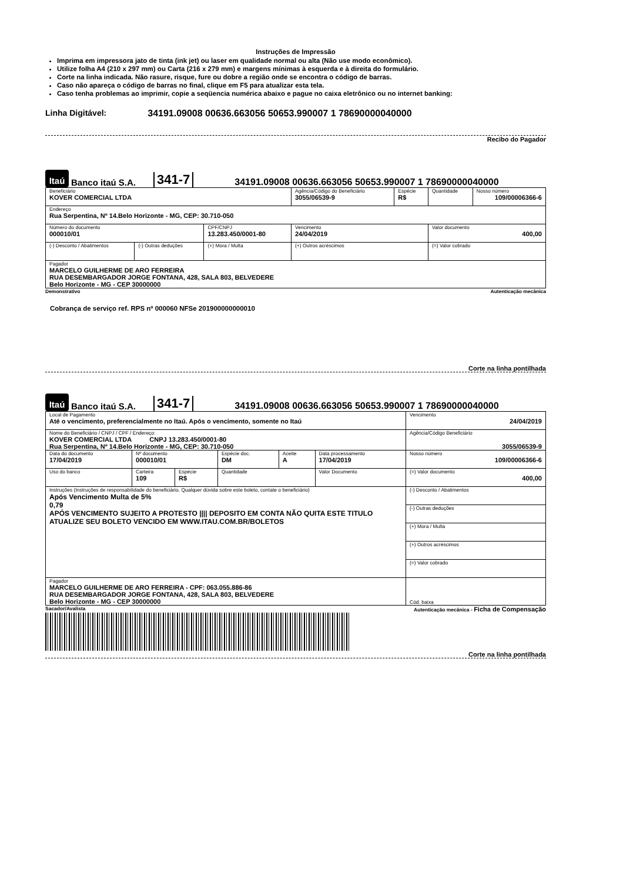Instruções de Impressão
Imprima em impressora jato de tinta (ink jet) ou laser em qualidade normal ou alta (Não use modo econômico).
Utilize folha A4 (210 x 297 mm) ou Carta (216 x 279 mm) e margens mínimas à esquerda e à direita do formulário.
Corte na linha indicada. Não rasure, risque, fure ou dobre a região onde se encontra o código de barras.
Caso não apareça o código de barras no final, clique em F5 para atualizar esta tela.
Caso tenha problemas ao imprimir, copie a seqüencia numérica abaixo e pague no caixa eletrônico ou no internet banking:
Linha Digitável: 34191.09008 00636.663056 50653.990007 1 78690000040000
Recibo do Pagador
Itaú
Banco itaú S.A.
341-7
34191.09008 00636.663056 50653.990007 1 78690000040000
| Beneficiário KOVER COMERCIAL LTDA | | | Agência/Código do Beneficiário 3055/06539-9 | Espécie R$ | Quantidade | Nosso número 109/00006366-6 |
| Endereço Rua Serpentina, Nº 14.Belo Horizonte - MG, CEP: 30.710-050 | | | | | | |
| Número do documento 000010/01 | | CPF/CNPJ 13.283.450/0001-80 | Vencimento 24/04/2019 | | Valor documento 400,00 | |
| (-) Desconto / Abatimentos | (-) Outras deduções | (+) Mora / Multa | (+) Outros acréscimos | | (=) Valor cobrado | |
| Pagador MARCELO GUILHERME DE ARO FERREIRA RUA DESEMBARGADOR JORGE FONTANA, 428, SALA 803, BELVEDERE Belo Horizonte - MG - CEP 30000000 | | | | | | |
Demonstrativo Autenticação mecânica
Cobrança de serviço ref. RPS nº 000060 NFSe 201900000000010
Corte na linha pontilhada
Itaú
Banco itaú S.A.
341-7
34191.09008 00636.663056 50653.990007 1 78690000040000
| Local de Pagamento Até o vencimento, preferencialmente no Itaú. Após o vencimento, somente no Itaú | | | | | | | Vencimento 24/04/2019 |
| Nome do Beneficiário / CNPJ / CPF / Endereço: KOVER COMERCIAL LTDA CNPJ 13.283.450/0001-80 Rua Serpentina, Nº 14.Belo Horizonte - MG, CEP: 30.710-050 | | | | | | | Agência/Código Beneficiário 3055/06539-9 |
| Data do documento 17/04/2019 | Nº documento 000010/01 | | | Espécie doc. DM | Aceite A | Data processamento 17/04/2019 | Nosso número 109/00006366-6 |
| Uso do banco | Carteira 109 | Espécie R$ | Quantidade | | | Valor Documento | (=) Valor documento 400,00 |
| Instruções (Instruções de responsabilidade do beneficiário. Qualquer dúvida sobre este boleto, contate o beneficiário) Após Vencimento Multa de 5% 0,79 APÓS VENCIMENTO SUJEITO A PROTESTO //// DEPOSITO EM CONTA NÃO QUITA ESTE TITULO ATUALIZE SEU BOLETO VENCIDO EM WWW.ITAU.COM.BR/BOLETOS | | | | | | | (-) Desconto / Abatimentos |
| | | | | | | | (-) Outras deduções |
| | | | | | | | (+) Mora / Multa |
| | | | | | | | (+) Outros acréscimos |
| | | | | | | | (=) Valor cobrado |
| Pagador MARCELO GUILHERME DE ARO FERREIRA - CPF: 063.055.886-86 RUA DESEMBARGADOR JORGE FONTANA, 428, SALA 803, BELVEDERE Belo Horizonte - MG - CEP 30000000 | | | | | | | Cód. baixa |
Sacador/Avalista Autenticação mecânica - Ficha de Compensação
Corte na linha pontilhada